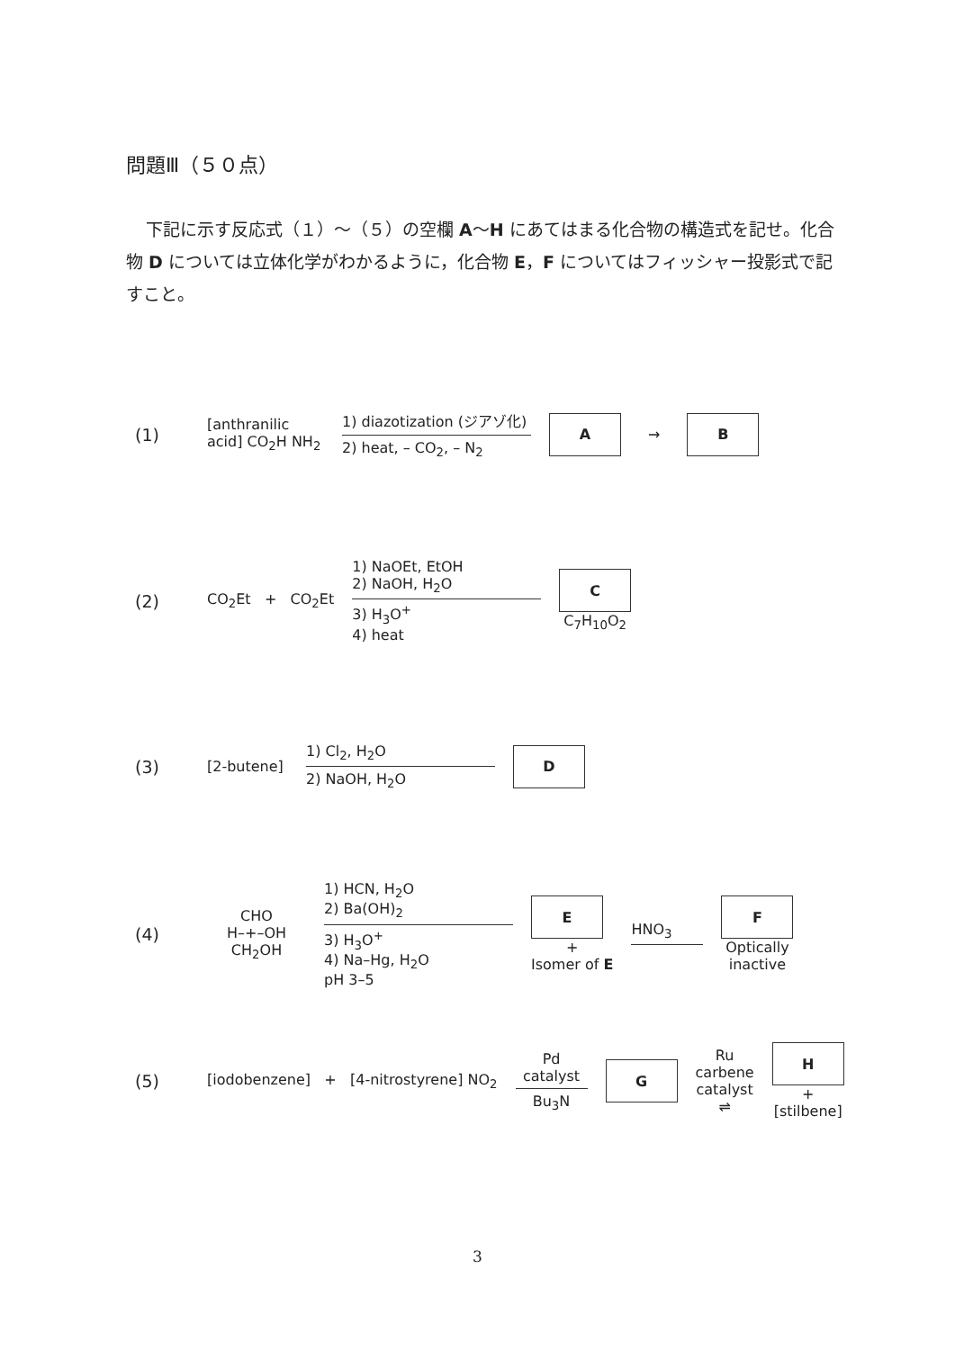問題Ⅲ（５０点）
下記に示す反応式（１）～（５）の空欄 A～H にあてはまる化合物の構造式を記せ。化合物 D については立体化学がわかるように，化合物 E，F についてはフィッシャー投影式で記すこと。
(1) [anthranilic acid] CO<sub>2</sub>H NH<sub>2</sub>
1) diazotization (ジアゾ化)
2) heat, – CO<sub>2</sub>, – N<sub>2</sub>
A
→
B
(2) CO<sub>2</sub>Et + CO<sub>2</sub>Et
1) NaOEt, EtOH
2) NaOH, H<sub>2</sub>O
3) H<sub>3</sub>O<sup>+</sup>
4) heat
C
C<sub>7</sub>H<sub>10</sub>O<sub>2</sub>
(3) [2-butene]
1) Cl<sub>2</sub>, H<sub>2</sub>O
2) NaOH, H<sub>2</sub>O
D
(4) CHO
H–+–OH
CH<sub>2</sub>OH
1) HCN, H<sub>2</sub>O
2) Ba(OH)<sub>2</sub>
3) H<sub>3</sub>O<sup>+</sup>
4) Na–Hg, H<sub>2</sub>O
pH 3–5
E
+
Isomer of E
HNO<sub>3</sub>
F
Optically
inactive
(5) [iodobenzene] + [4-nitrostyrene] NO<sub>2</sub>
Pd
catalyst
Bu<sub>3</sub>N
G
Ru
carbene
catalyst
⇌
H
+
[stilbene]
3